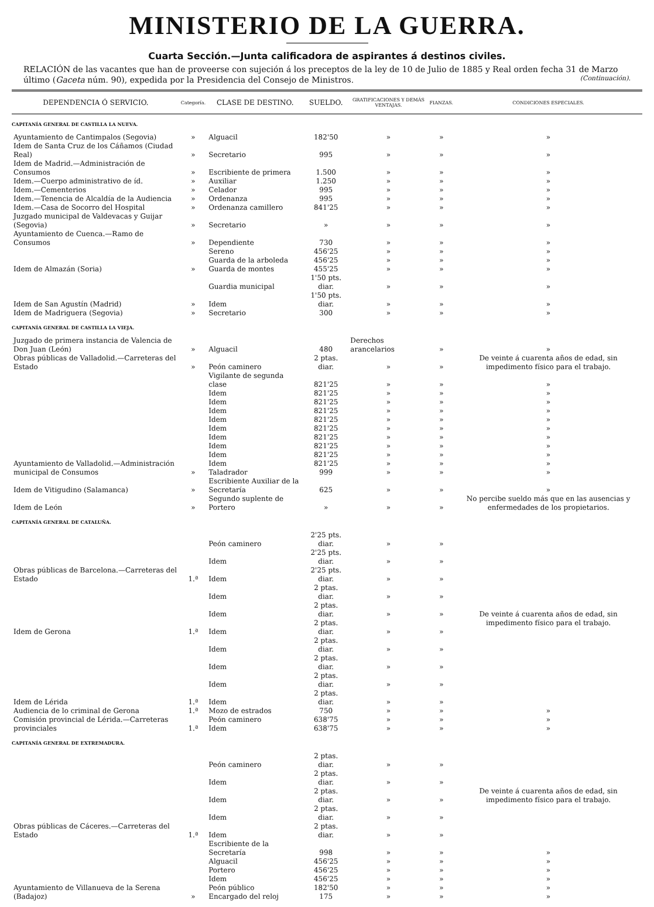MINISTERIO DE LA GUERRA.
Cuarta Sección.—Junta calificadora de aspirantes á destinos civiles.
RELACIÓN de las vacantes que han de proveerse con sujeción á los preceptos de la ley de 10 de Julio de 1885 y Real orden fecha 31 de Marzo último (Gaceta núm. 90), expedida por la Presidencia del Consejo de Ministros. (Continuación).
| DEPENDENCIA Ó SERVICIO. | Categoría. | CLASE DE DESTINO. | SUELDO. | GRATIFICACIONES Y DEMÁS VENTAJAS. | FIANZAS. | CONDICIONES ESPECIALES. |
| --- | --- | --- | --- | --- | --- | --- |
| CAPITANÍA GENERAL DE CASTILLA LA NUEVA. | | | | | | |
| Ayuntamiento de Cantimpalos (Segovia) | » | Alguacil | 182'50 | » | » | » |
| Idem de Santa Cruz de los Cáñamos (Ciudad Real) | » | Secretario | 995 | » | » | » |
| Idem de Madrid.—Administración de Consumos | » | Escribiente de primera | 1.500 | » | » | » |
| Idem.—Cuerpo administrativo de íd. | » | Auxiliar | 1.250 | » | » | » |
| Idem.—Cementerios | » | Celador | 995 | » | » | » |
| Idem.—Tenencia de Alcaldía de la Audiencia | » | Ordenanza | 995 | » | » | » |
| Idem.—Casa de Socorro del Hospital | » | Ordenanza camillero | 841'25 | » | » | » |
| Juzgado municipal de Valdevacas y Guijar (Segovia) | » | Secretario | » | » | » | » |
| Ayuntamiento de Cuenca.—Ramo de Consumos | » | Dependiente | 730 | » | » | » |
| Idem de Almazán (Soria) | » | Sereno | 456'25 | » | » | » |
| | | Guarda de la arboleda | 456'25 | » | » | » |
| | | Guarda de montes | 455'25 | » | » | » |
| Idem de San Agustín (Madrid) | » | Guardia municipal | 1'50 pts. diar. | » | » | » |
| | | Idem | 1'50 pts. diar. | » | » | » |
| Idem de Madriguera (Segovia) | » | Secretario | 300 | » | » | » |
| CAPITANÍA GENERAL DE CASTILLA LA VIEJA. | | | | | | |
| Juzgado de primera instancia de Valencia de Don Juan (León) | » | Alguacil | 480 | Derechos arancelarios | » | » |
| Obras públicas de Valladolid.—Carreteras del Estado | » | Peón caminero | 2 ptas. diar. | » | » | De veinte á cuarenta años de edad, sin impedimento físico para el trabajo. |
| Ayuntamiento de Valladolid.—Administración municipal de Consumos | » | Vigilante de segunda clase | 821'25 | » | » | » |
| | | Idem | 821'25 | » | » | » |
| | | Idem | 821'25 | » | » | » |
| | | Idem | 821'25 | » | » | » |
| | | Idem | 821'25 | » | » | » |
| | | Idem | 821'25 | » | » | » |
| | | Idem | 821'25 | » | » | » |
| | | Idem | 821'25 | » | » | » |
| | | Idem | 821'25 | » | » | » |
| | | Idem | 821'25 | » | » | » |
| | | Taladrador | 999 | » | » | » |
| Idem de Vitigudino (Salamanca) | » | Escribiente Auxiliar de la Secretaría | 625 | » | » | » |
| Idem de León | » | Segundo suplente de Portero | » | » | » | No percibe sueldo más que en las ausencias y enfermedades de los propietarios. |
| CAPITANÍA GENERAL DE CATALUÑA. | | | | | | |
| Obras públicas de Barcelona.—Carreteras del Estado | 1.ª | Peón caminero | 2'25 pts. diar. | » | » | De veinte á cuarenta años de edad, sin impedimento físico para el trabajo. |
| | | Idem | 2'25 pts. diar. | » | » | |
| | | Idem | 2'25 pts. diar. | » | » | |
| Idem de Gerona | 1.ª | Idem | 2 ptas. diar. | » | » | |
| | | Idem | 2 ptas. diar. | » | » | |
| | | Idem | 2 ptas. diar. | » | » | |
| Idem de Lérida | 1.ª | Idem | 2 ptas. diar. | » | » | |
| | | Idem | 2 ptas. diar. | » | » | |
| | | Idem | 2 ptas. diar. | » | » | |
| | | Idem | 2 ptas. diar. | » | » | |
| Audiencia de lo criminal de Gerona | 1.ª | Mozo de estrados | 750 | » | » | » |
| Comisión provincial de Lérida.—Carreteras provinciales | 1.ª | Peón caminero | 638'75 | » | » | » |
| | | Idem | 638'75 | » | » | » |
| CAPITANÍA GENERAL DE EXTREMADURA. | | | | | | |
| Obras públicas de Cáceres.—Carreteras del Estado | 1.ª | Peón caminero | 2 ptas. diar. | » | » | De veinte á cuarenta años de edad, sin impedimento físico para el trabajo. |
| | | Idem | 2 ptas. diar. | » | » | |
| | | Idem | 2 ptas. diar. | » | » | |
| | | Idem | 2 ptas. diar. | » | » | |
| | | Idem | 2 ptas. diar. | » | » | |
| Ayuntamiento de Villanueva de la Serena (Badajoz) | » | Escribiente de la Secretaría | 998 | » | » | » |
| | | Alguacil | 456'25 | » | » | » |
| | | Portero | 456'25 | » | » | » |
| | | Idem | 456'25 | » | » | » |
| | | Peón público | 182'50 | » | » | » |
| | | Encargado del reloj | 175 | » | » | » |